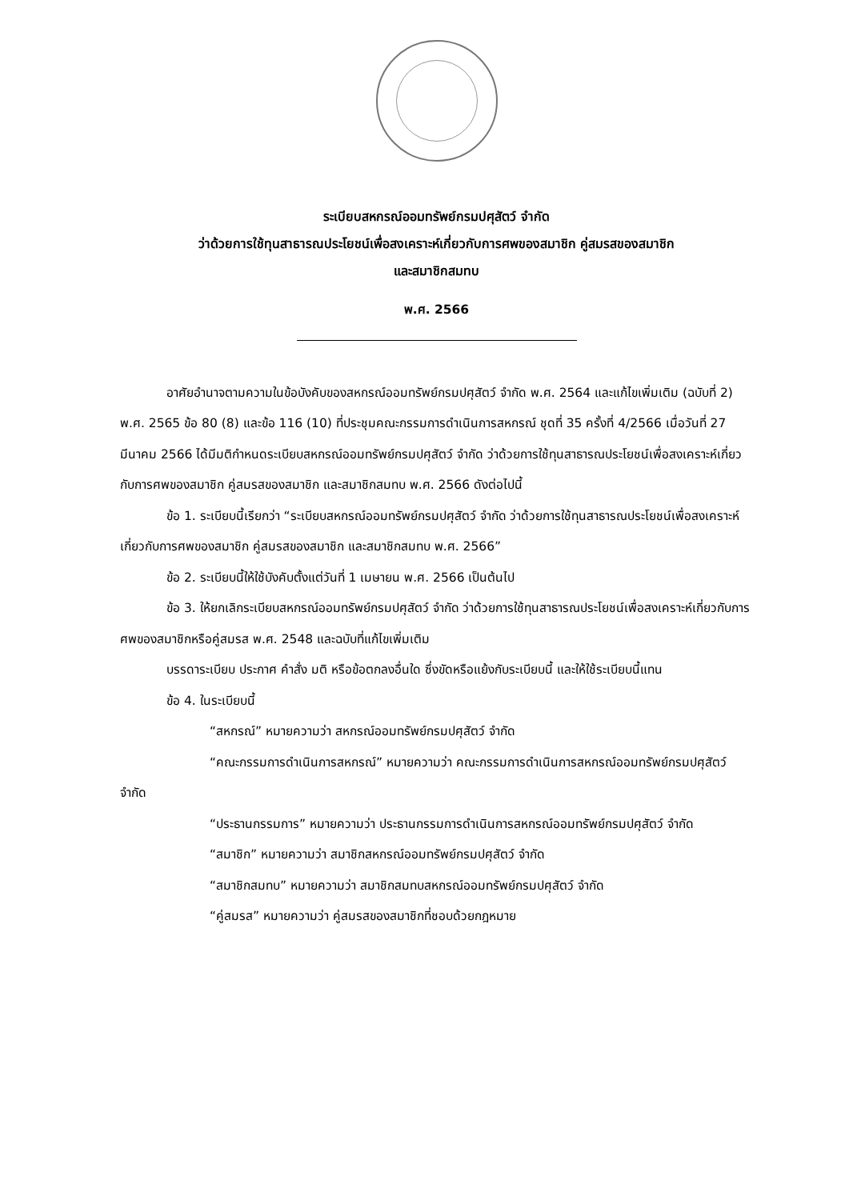ระเบียบสหกรณ์ออมทรัพย์กรมปศุสัตว์ จำกัด
ว่าด้วยการใช้ทุนสาธารณประโยชน์เพื่อสงเคราะห์เกี่ยวกับการศพของสมาชิก คู่สมรสของสมาชิก
และสมาชิกสมทบ
พ.ศ. 2566
อาศัยอำนาจตามความในข้อบังคับของสหกรณ์ออมทรัพย์กรมปศุสัตว์ จำกัด พ.ศ. 2564 และแก้ไขเพิ่มเติม (ฉบับที่ 2) พ.ศ. 2565 ข้อ 80 (8) และข้อ 116 (10) ที่ประชุมคณะกรรมการดำเนินการสหกรณ์ ชุดที่ 35 ครั้งที่ 4/2566 เมื่อวันที่ 27 มีนาคม 2566 ได้มีมติกำหนดระเบียบสหกรณ์ออมทรัพย์กรมปศุสัตว์ จำกัด ว่าด้วยการใช้ทุนสาธารณประโยชน์เพื่อสงเคราะห์เกี่ยวกับการศพของสมาชิก คู่สมรสของสมาชิก และสมาชิกสมทบ พ.ศ. 2566 ดังต่อไปนี้
ข้อ 1. ระเบียบนี้เรียกว่า “ระเบียบสหกรณ์ออมทรัพย์กรมปศุสัตว์ จำกัด ว่าด้วยการใช้ทุนสาธารณประโยชน์เพื่อสงเคราะห์เกี่ยวกับการศพของสมาชิก คู่สมรสของสมาชิก และสมาชิกสมทบ พ.ศ. 2566”
ข้อ 2. ระเบียบนี้ให้ใช้บังคับตั้งแต่วันที่ 1 เมษายน พ.ศ. 2566 เป็นต้นไป
ข้อ 3. ให้ยกเลิกระเบียบสหกรณ์ออมทรัพย์กรมปศุสัตว์ จำกัด ว่าด้วยการใช้ทุนสาธารณประโยชน์เพื่อสงเคราะห์เกี่ยวกับการศพของสมาชิกหรือคู่สมรส พ.ศ. 2548 และฉบับที่แก้ไขเพิ่มเติม
บรรดาระเบียบ ประกาศ คำสั่ง มติ หรือข้อตกลงอื่นใด ซึ่งขัดหรือแย้งกับระเบียบนี้ และให้ใช้ระเบียบนี้แทน
ข้อ 4. ในระเบียบนี้
“สหกรณ์” หมายความว่า สหกรณ์ออมทรัพย์กรมปศุสัตว์ จำกัด
“คณะกรรมการดำเนินการสหกรณ์” หมายความว่า คณะกรรมการดำเนินการสหกรณ์ออมทรัพย์กรมปศุสัตว์ จำกัด
“ประธานกรรมการ” หมายความว่า ประธานกรรมการดำเนินการสหกรณ์ออมทรัพย์กรมปศุสัตว์ จำกัด
“สมาชิก” หมายความว่า สมาชิกสหกรณ์ออมทรัพย์กรมปศุสัตว์ จำกัด
“สมาชิกสมทบ” หมายความว่า สมาชิกสมทบสหกรณ์ออมทรัพย์กรมปศุสัตว์ จำกัด
“คู่สมรส” หมายความว่า คู่สมรสของสมาชิกที่ชอบด้วยกฎหมาย